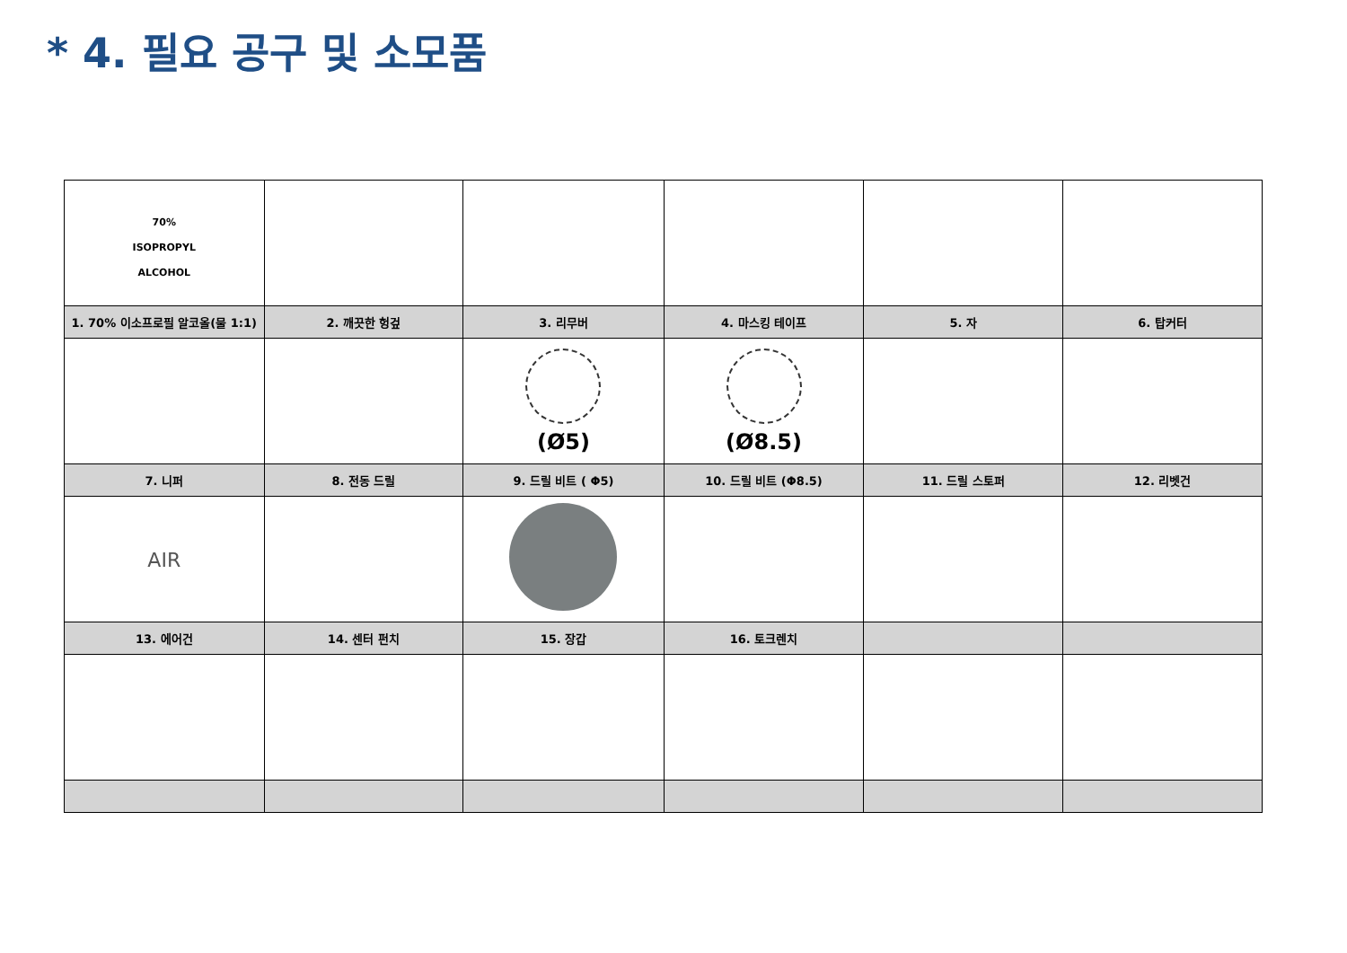* 4. 필요 공구 및 소모품
| 70% ISOPROPYL ALCOHOL | | | | | |
| 1. 70% 이소프로필 알코올(물 1:1) | 2. 깨끗한 헝겊 | 3. 리무버 | 4. 마스킹 테이프 | 5. 자 | 6. 탑커터 |
| | | (Ø5) | (Ø8.5) | | |
| 7. 니퍼 | 8. 전동 드릴 | 9. 드릴 비트 ( Φ5) | 10. 드릴 비트 (Φ8.5) | 11. 드릴 스토퍼 | 12. 리벳건 |
| AIR | | | | | |
| 13. 에어건 | 14. 센터 펀치 | 15. 장갑 | 16. 토크렌치 | | |